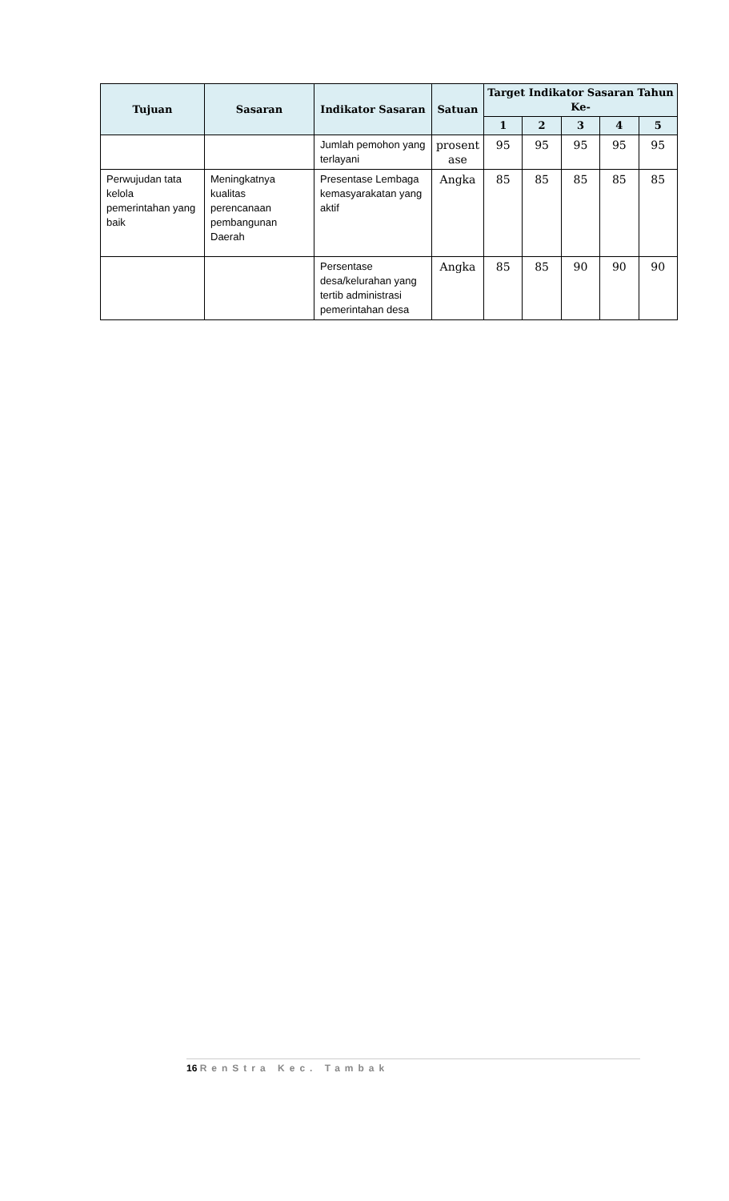| Tujuan | Sasaran | Indikator Sasaran | Satuan | Target Indikator Sasaran Tahun Ke- | | | | |
| --- | --- | --- | --- | --- | --- | --- | --- | --- |
| | | | | 1 | 2 | 3 | 4 | 5 |
| | | Jumlah pemohon yang terlayani | prosent ase | 95 | 95 | 95 | 95 | 95 |
| Perwujudan tata kelola pemerintahan yang baik | Meningkatnya kualitas perencanaan pembangunan Daerah | Presentase Lembaga kemasyarakatan yang aktif | Angka | 85 | 85 | 85 | 85 | 85 |
| | | Persentase desa/kelurahan yang tertib administrasi pemerintahan desa | Angka | 85 | 85 | 90 | 90 | 90 |
16 RenStra Kec. Tambak